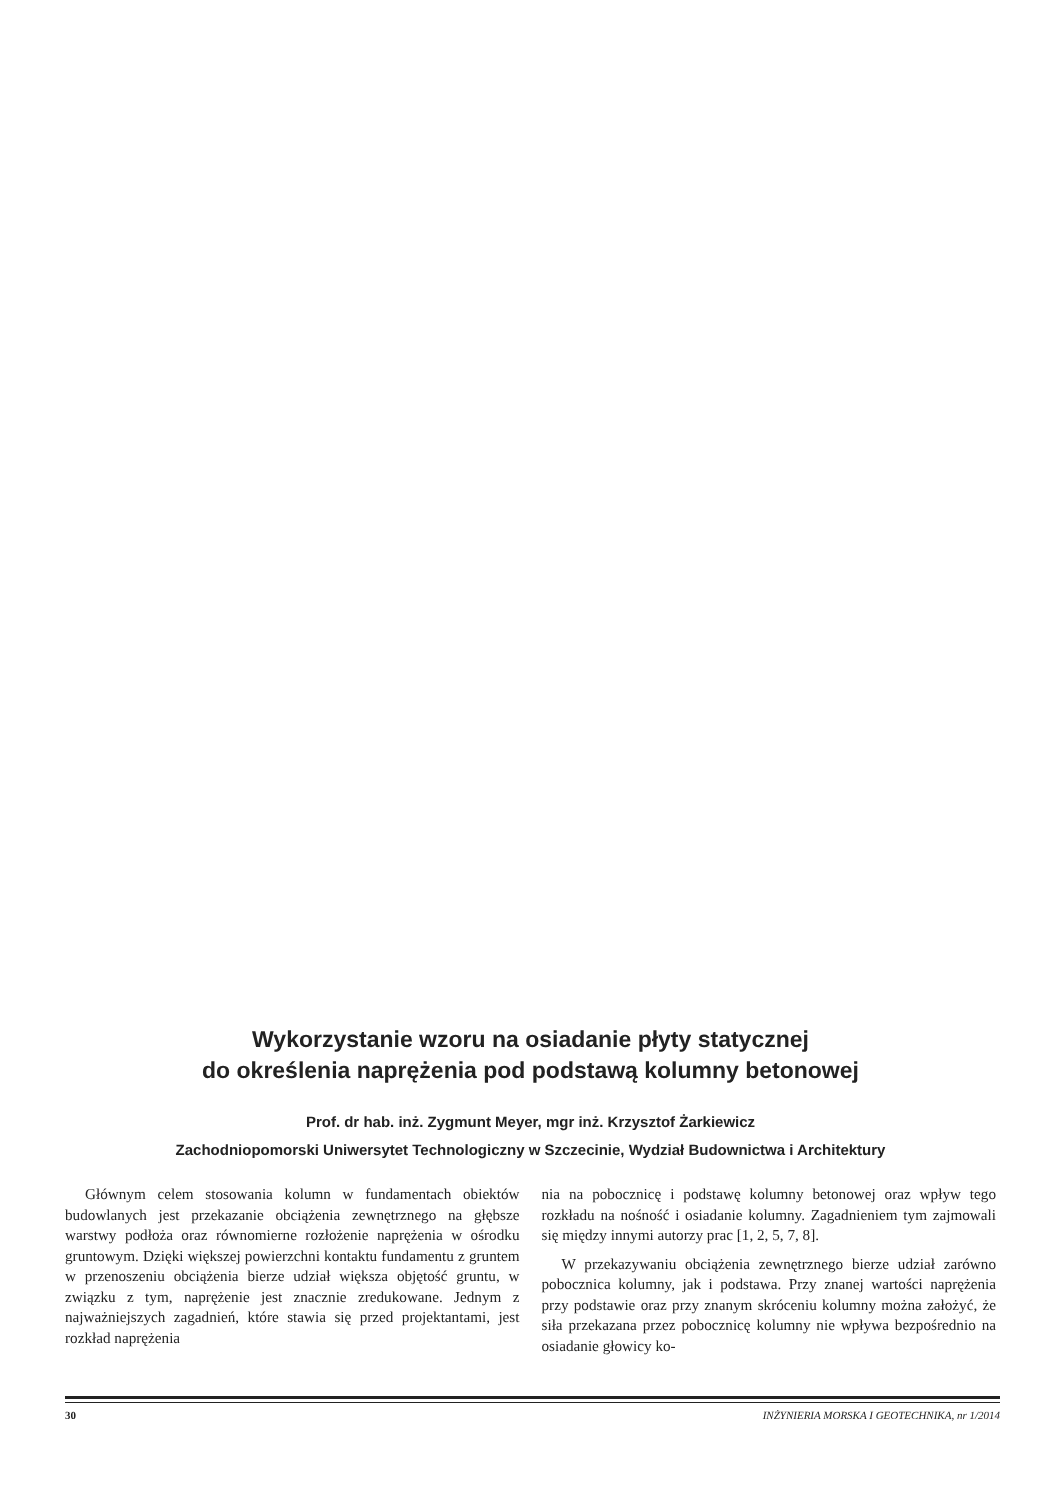Wykorzystanie wzoru na osiadanie płyty statycznej
do określenia naprężenia pod podstawą kolumny betonowej
Prof. dr hab. inż. Zygmunt Meyer, mgr inż. Krzysztof Żarkiewicz
Zachodniopomorski Uniwersytet Technologiczny w Szczecinie, Wydział Budownictwa i Architektury
Głównym celem stosowania kolumn w fundamentach obiektów budowlanych jest przekazanie obciążenia zewnętrznego na głębsze warstwy podłoża oraz równomierne rozłożenie naprężenia w ośrodku gruntowym. Dzięki większej powierzchni kontaktu fundamentu z gruntem w przenoszeniu obciążenia bierze udział większa objętość gruntu, w związku z tym, naprężenie jest znacznie zredukowane. Jednym z najważniejszych zagadnień, które stawia się przed projektantami, jest rozkład naprężenia
nia na pobocznicę i podstawę kolumny betonowej oraz wpływ tego rozkładu na nośność i osiadanie kolumny. Zagadnieniem tym zajmowali się między innymi autorzy prac [1, 2, 5, 7, 8].
W przekazywaniu obciążenia zewnętrznego bierze udział zarówno pobocznica kolumny, jak i podstawa. Przy znanej wartości naprężenia przy podstawie oraz przy znanym skróceniu kolumny można założyć, że siła przekazana przez pobocznicę kolumny nie wpływa bezpośrednio na osiadanie głowicy ko-
30 INŻYNIERIA MORSKA I GEOTECHNIKA, nr 1/2014